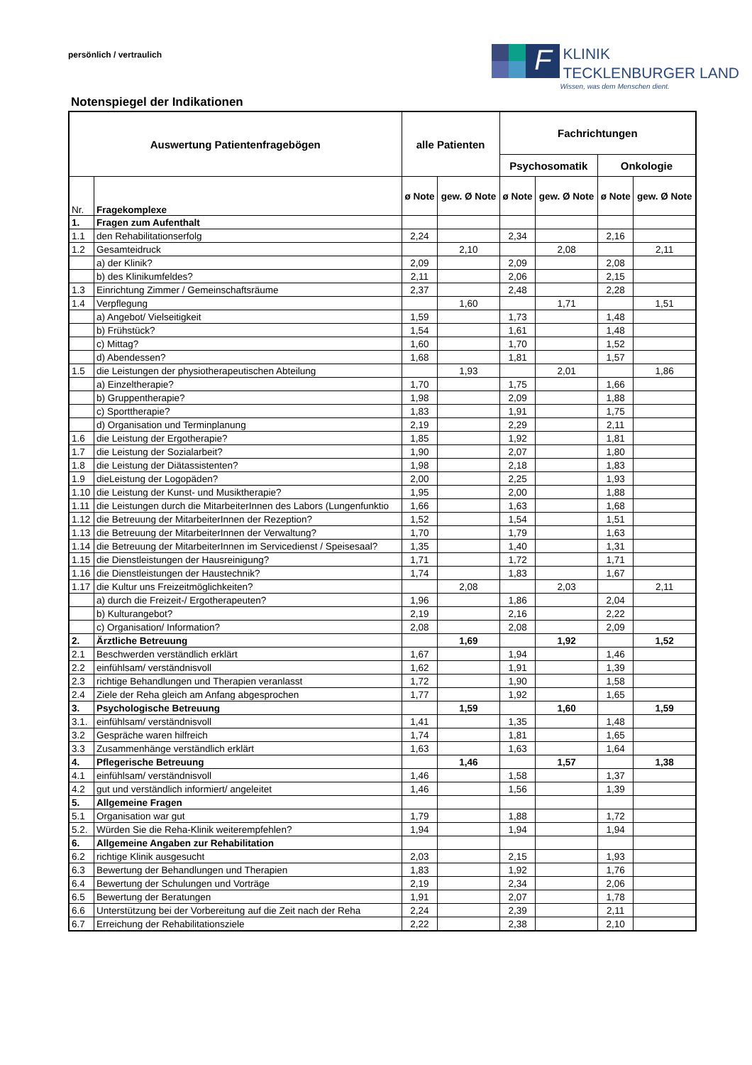persönlich / vertraulich
F
KLINIK
TECKLENBURGER LAND
Wissen, was dem Menschen dient.
Notenspiegel der Indikationen
| Auswertung Patientenfragebögen | | alle Patienten | | Fachrichtungen | | | |
| --- | --- | --- | --- | --- | --- | --- | --- |
| | | | | Psychosomatik | | Onkologie | |
| Nr. | Fragekomplexe | ø Note | gew. Ø Note | ø Note | gew. Ø Note | ø Note | gew. Ø Note |
| 1. | Fragen zum Aufenthalt | | | | | | |
| 1.1 | den Rehabilitationserfolg | 2,24 | | 2,34 | | 2,16 | |
| 1.2 | Gesamteidruck | | 2,10 | | 2,08 | | 2,11 |
| | a) der Klinik? | 2,09 | | 2,09 | | 2,08 | |
| | b) des Klinikumfeldes? | 2,11 | | 2,06 | | 2,15 | |
| 1.3 | Einrichtung Zimmer / Gemeinschaftsräume | 2,37 | | 2,48 | | 2,28 | |
| 1.4 | Verpflegung | | 1,60 | | 1,71 | | 1,51 |
| | a) Angebot/ Vielseitigkeit | 1,59 | | 1,73 | | 1,48 | |
| | b) Frühstück? | 1,54 | | 1,61 | | 1,48 | |
| | c) Mittag? | 1,60 | | 1,70 | | 1,52 | |
| | d) Abendessen? | 1,68 | | 1,81 | | 1,57 | |
| 1.5 | die Leistungen der physiotherapeutischen Abteilung | | 1,93 | | 2,01 | | 1,86 |
| | a) Einzeltherapie? | 1,70 | | 1,75 | | 1,66 | |
| | b) Gruppentherapie? | 1,98 | | 2,09 | | 1,88 | |
| | c) Sporttherapie? | 1,83 | | 1,91 | | 1,75 | |
| | d) Organisation und Terminplanung | 2,19 | | 2,29 | | 2,11 | |
| 1.6 | die Leistung der Ergotherapie? | 1,85 | | 1,92 | | 1,81 | |
| 1.7 | die Leistung der Sozialarbeit? | 1,90 | | 2,07 | | 1,80 | |
| 1.8 | die Leistung der Diätassistenten? | 1,98 | | 2,18 | | 1,83 | |
| 1.9 | dieLeistung der Logopäden? | 2,00 | | 2,25 | | 1,93 | |
| 1.10 | die Leistung der Kunst- und Musiktherapie? | 1,95 | | 2,00 | | 1,88 | |
| 1.11 | die Leistungen durch die MitarbeiterInnen des Labors (Lungenfunktio | 1,66 | | 1,63 | | 1,68 | |
| 1.12 | die Betreuung der MitarbeiterInnen der Rezeption? | 1,52 | | 1,54 | | 1,51 | |
| 1.13 | die Betreuung der MitarbeiterInnen der Verwaltung? | 1,70 | | 1,79 | | 1,63 | |
| 1.14 | die Betreuung der MitarbeiterInnen im Servicedienst / Speisesaal? | 1,35 | | 1,40 | | 1,31 | |
| 1.15 | die Dienstleistungen der Hausreinigung? | 1,71 | | 1,72 | | 1,71 | |
| 1.16 | die Dienstleistungen der Haustechnik? | 1,74 | | 1,83 | | 1,67 | |
| 1.17 | die Kultur uns Freizeitmöglichkeiten? | | 2,08 | | 2,03 | | 2,11 |
| | a) durch die Freizeit-/ Ergotherapeuten? | 1,96 | | 1,86 | | 2,04 | |
| | b) Kulturangebot? | 2,19 | | 2,16 | | 2,22 | |
| | c) Organisation/ Information? | 2,08 | | 2,08 | | 2,09 | |
| 2. | Ärztliche Betreuung | | 1,69 | | 1,92 | | 1,52 |
| 2.1 | Beschwerden verständlich erklärt | 1,67 | | 1,94 | | 1,46 | |
| 2.2 | einfühlsam/ verständnisvoll | 1,62 | | 1,91 | | 1,39 | |
| 2.3 | richtige Behandlungen und Therapien veranlasst | 1,72 | | 1,90 | | 1,58 | |
| 2.4 | Ziele der Reha gleich am Anfang abgesprochen | 1,77 | | 1,92 | | 1,65 | |
| 3. | Psychologische Betreuung | | 1,59 | | 1,60 | | 1,59 |
| 3.1. | einfühlsam/ verständnisvoll | 1,41 | | 1,35 | | 1,48 | |
| 3.2 | Gespräche waren hilfreich | 1,74 | | 1,81 | | 1,65 | |
| 3.3 | Zusammenhänge verständlich erklärt | 1,63 | | 1,63 | | 1,64 | |
| 4. | Pflegerische Betreuung | | 1,46 | | 1,57 | | 1,38 |
| 4.1 | einfühlsam/ verständnisvoll | 1,46 | | 1,58 | | 1,37 | |
| 4.2 | gut und verständlich informiert/ angeleitet | 1,46 | | 1,56 | | 1,39 | |
| 5. | Allgemeine Fragen | | | | | | |
| 5.1 | Organisation war gut | 1,79 | | 1,88 | | 1,72 | |
| 5.2. | Würden Sie die Reha-Klinik weiterempfehlen? | 1,94 | | 1,94 | | 1,94 | |
| 6. | Allgemeine Angaben zur Rehabilitation | | | | | | |
| 6.2 | richtige Klinik ausgesucht | 2,03 | | 2,15 | | 1,93 | |
| 6.3 | Bewertung der Behandlungen und Therapien | 1,83 | | 1,92 | | 1,76 | |
| 6.4 | Bewertung der Schulungen und Vorträge | 2,19 | | 2,34 | | 2,06 | |
| 6.5 | Bewertung der Beratungen | 1,91 | | 2,07 | | 1,78 | |
| 6.6 | Unterstützung bei der Vorbereitung auf die Zeit nach der Reha | 2,24 | | 2,39 | | 2,11 | |
| 6.7 | Erreichung der Rehabilitationsziele | 2,22 | | 2,38 | | 2,10 | |